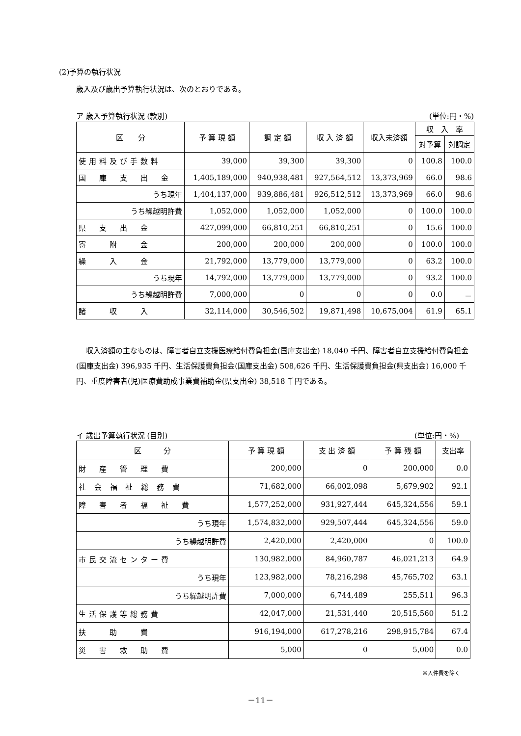(2)予算の執行状況
歳入及び歳出予算執行状況は、次のとおりである。
ア 歳入予算執行状況 (款別) (単位:円・%)
| 区 分 | 予 算 現 額 | 調 定 額 | 収 入 済 額 | 収入未済額 | 収 入 率 | |
| --- | --- | --- | --- | --- | --- | --- |
| | | | | | 対予算 | 対調定 |
| 使用料及び手数料 | 39,000 | 39,300 | 39,300 | 0 | 100.8 | 100.0 |
| 国 庫 支 出 金 | 1,405,189,000 | 940,938,481 | 927,564,512 | 13,373,969 | 66.0 | 98.6 |
| うち現年 | 1,404,137,000 | 939,886,481 | 926,512,512 | 13,373,969 | 66.0 | 98.6 |
| うち繰越明許費 | 1,052,000 | 1,052,000 | 1,052,000 | 0 | 100.0 | 100.0 |
| 県 支 出 金 | 427,099,000 | 66,810,251 | 66,810,251 | 0 | 15.6 | 100.0 |
| 寄 附 金 | 200,000 | 200,000 | 200,000 | 0 | 100.0 | 100.0 |
| 繰 入 金 | 21,792,000 | 13,779,000 | 13,779,000 | 0 | 63.2 | 100.0 |
| うち現年 | 14,792,000 | 13,779,000 | 13,779,000 | 0 | 93.2 | 100.0 |
| うち繰越明許費 | 7,000,000 | 0 | 0 | 0 | 0.0 | － |
| 諸 収 入 | 32,114,000 | 30,546,502 | 19,871,498 | 10,675,004 | 61.9 | 65.1 |
収入済額の主なものは、障害者自立支援医療給付費負担金(国庫支出金) 18,040 千円、障害者自立支援給付費負担金(国庫支出金) 396,935 千円、生活保護費負担金(国庫支出金) 508,626 千円、生活保護費負担金(県支出金) 16,000 千円、重度障害者(児)医療費助成事業費補助金(県支出金) 38,518 千円である。
イ 歳出予算執行状況 (目別) (単位:円・%)
| 区 分 | 予 算 現 額 | 支 出 済 額 | 予 算 残 額 | 支出率 |
| --- | --- | --- | --- | --- |
| 財 産 管 理 費 | 200,000 | 0 | 200,000 | 0.0 |
| 社 会 福 祉 総 務 費 | 71,682,000 | 66,002,098 | 5,679,902 | 92.1 |
| 障 害 者 福 祉 費 | 1,577,252,000 | 931,927,444 | 645,324,556 | 59.1 |
| うち現年 | 1,574,832,000 | 929,507,444 | 645,324,556 | 59.0 |
| うち繰越明許費 | 2,420,000 | 2,420,000 | 0 | 100.0 |
| 市民交流センター費 | 130,982,000 | 84,960,787 | 46,021,213 | 64.9 |
| うち現年 | 123,982,000 | 78,216,298 | 45,765,702 | 63.1 |
| うち繰越明許費 | 7,000,000 | 6,744,489 | 255,511 | 96.3 |
| 生活保護等総務費 | 42,047,000 | 21,531,440 | 20,515,560 | 51.2 |
| 扶 助 費 | 916,194,000 | 617,278,216 | 298,915,784 | 67.4 |
| 災 害 救 助 費 | 5,000 | 0 | 5,000 | 0.0 |
※人件費を除く
－11－